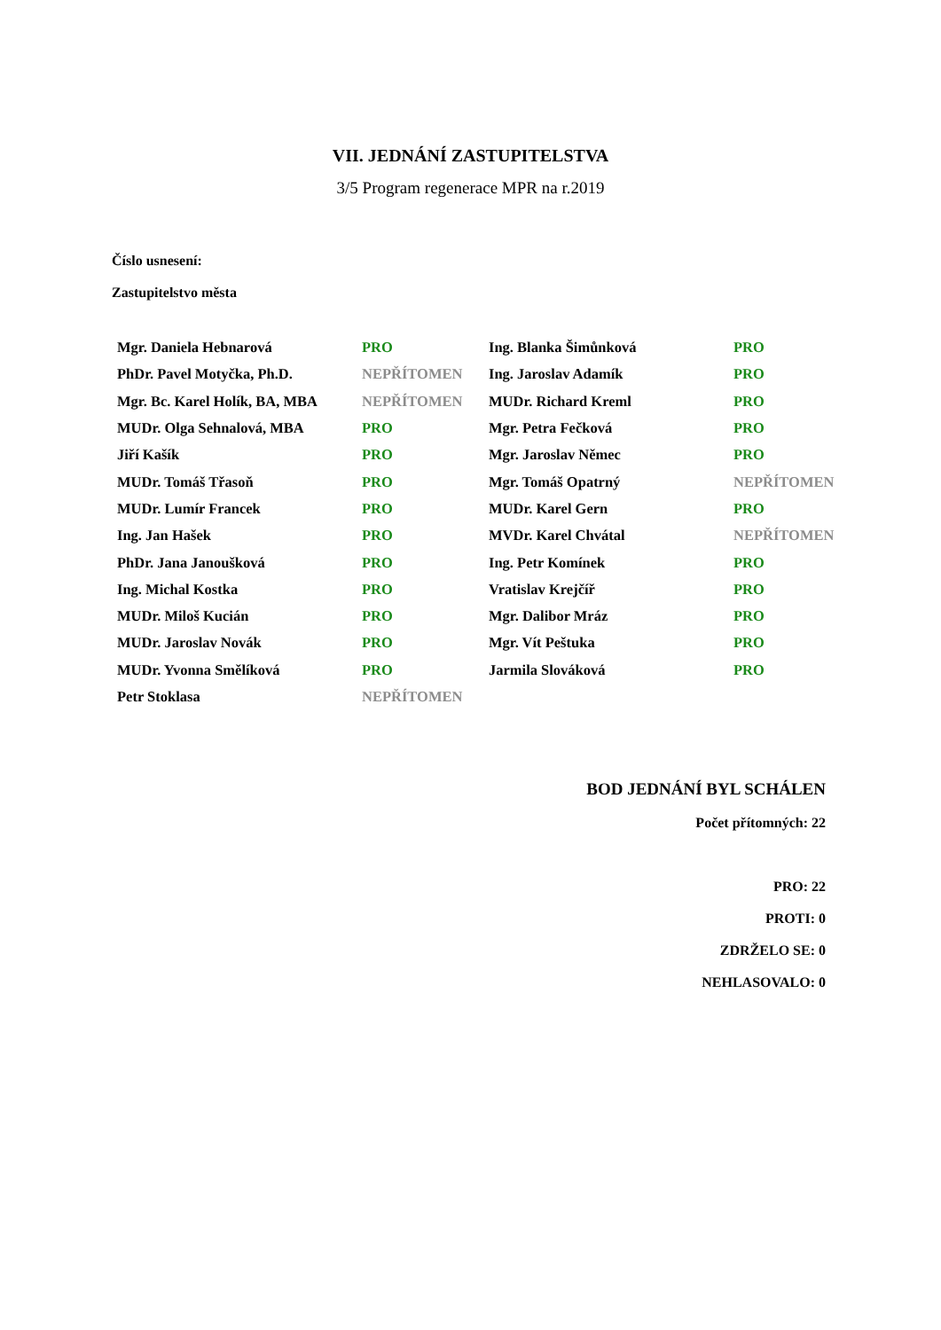VII. JEDNÁNÍ ZASTUPITELSTVA
3/5 Program regenerace MPR na r.2019
Číslo usnesení:
Zastupitelstvo města
| Mgr. Daniela Hebnarová | PRO | Ing. Blanka Šimůnková | PRO |
| PhDr. Pavel Motyčka, Ph.D. | NEPŘÍTOMEN | Ing. Jaroslav Adamík | PRO |
| Mgr. Bc. Karel Holík, BA, MBA | NEPŘÍTOMEN | MUDr. Richard Kreml | PRO |
| MUDr. Olga Sehnalová, MBA | PRO | Mgr. Petra Fečková | PRO |
| Jiří Kašík | PRO | Mgr. Jaroslav Němec | PRO |
| MUDr. Tomáš Třasoň | PRO | Mgr. Tomáš Opatrný | NEPŘÍTOMEN |
| MUDr. Lumír Francek | PRO | MUDr. Karel Gern | PRO |
| Ing. Jan Hašek | PRO | MVDr. Karel Chvátal | NEPŘÍTOMEN |
| PhDr. Jana Janoušková | PRO | Ing. Petr Komínek | PRO |
| Ing. Michal Kostka | PRO | Vratislav Krejčíř | PRO |
| MUDr. Miloš Kucián | PRO | Mgr. Dalibor Mráz | PRO |
| MUDr. Jaroslav Novák | PRO | Mgr. Vít Peštuka | PRO |
| MUDr. Yvonna Smělíková | PRO | Jarmila Slováková | PRO |
| Petr Stoklasa | NEPŘÍTOMEN | | |
BOD JEDNÁNÍ BYL SCHÁLEN
Počet přítomných: 22
PRO: 22
PROTI: 0
ZDRŽELO SE: 0
NEHLASOVALO: 0